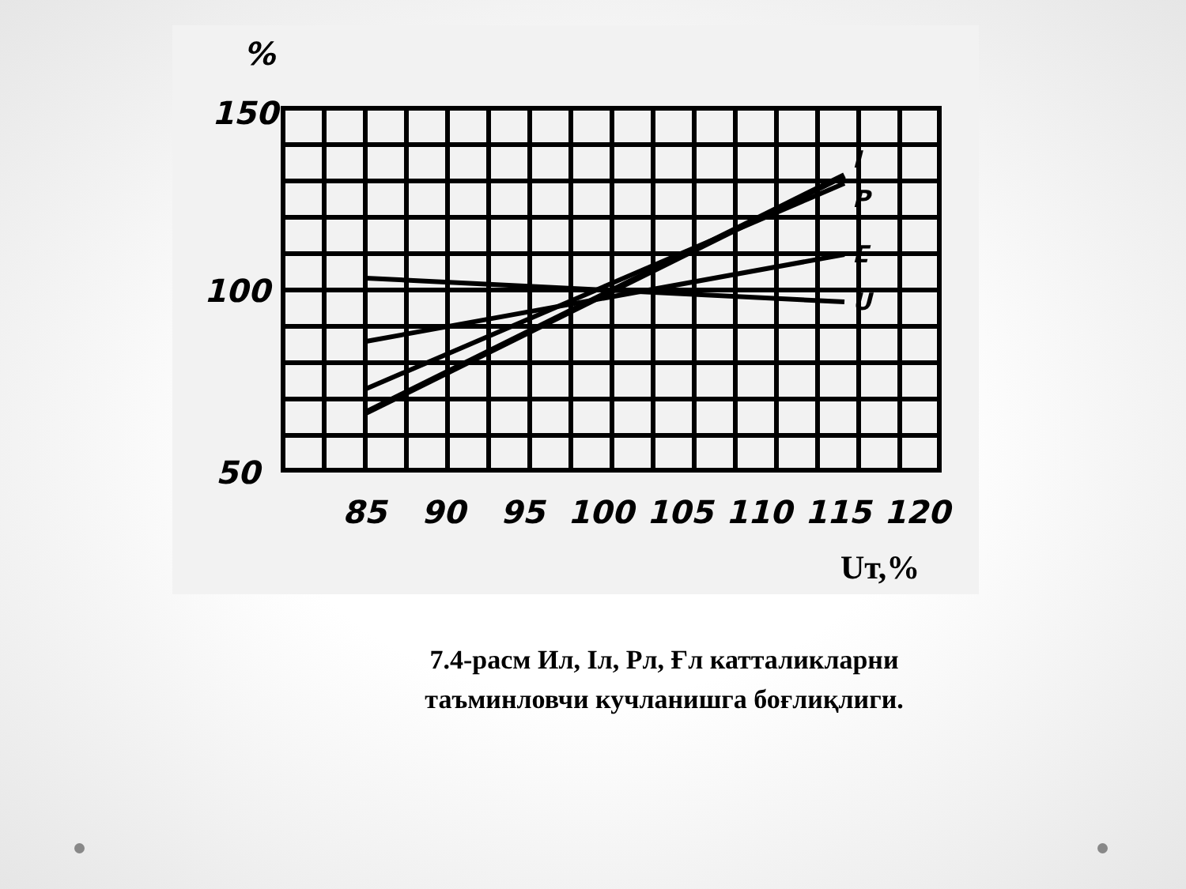%
150
100
50
85
90
95
100
105
110
115
120
I
P
E
U
Uт,%
7.4-расм Ил, Іл, Рл, Ғл катталикларни таъминловчи кучланишга боғлиқлиги.